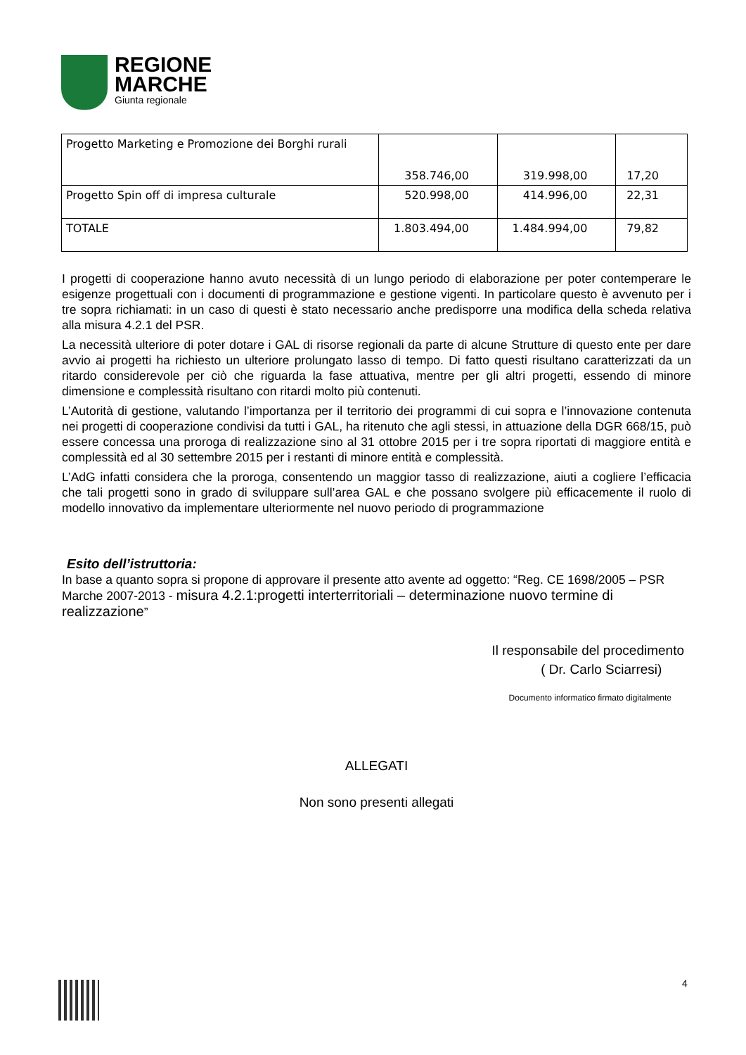REGIONE
MARCHE
Giunta regionale
| Progetto Marketing e Promozione dei Borghi rurali | 358.746,00 | 319.998,00 | 17,20 |
| Progetto Spin off di impresa culturale | 520.998,00 | 414.996,00 | 22,31 |
| TOTALE | 1.803.494,00 | 1.484.994,00 | 79,82 |
I progetti di cooperazione hanno avuto necessità di un lungo periodo di elaborazione per poter contemperare le esigenze progettuali con i documenti di programmazione e gestione vigenti. In particolare questo è avvenuto per i tre sopra richiamati: in un caso di questi è stato necessario anche predisporre una modifica della scheda relativa alla misura 4.2.1 del PSR.
La necessità ulteriore di poter dotare i GAL di risorse regionali da parte di alcune Strutture di questo ente per dare avvio ai progetti ha richiesto un ulteriore prolungato lasso di tempo. Di fatto questi risultano caratterizzati da un ritardo considerevole per ciò che riguarda la fase attuativa, mentre per gli altri progetti, essendo di minore dimensione e complessità risultano con ritardi molto più contenuti.
L’Autorità di gestione, valutando l’importanza per il territorio dei programmi di cui sopra e l’innovazione contenuta nei progetti di cooperazione condivisi da tutti i GAL, ha ritenuto che agli stessi, in attuazione della DGR 668/15, può essere concessa una proroga di realizzazione sino al 31 ottobre 2015 per i tre sopra riportati di maggiore entità e complessità ed al 30 settembre 2015 per i restanti di minore entità e complessità.
L’AdG infatti considera che la proroga, consentendo un maggior tasso di realizzazione, aiuti a cogliere l’efficacia che tali progetti sono in grado di sviluppare sull’area GAL e che possano svolgere più efficacemente il ruolo di modello innovativo da implementare ulteriormente nel nuovo periodo di programmazione
Esito dell’istruttoria:
In base a quanto sopra si propone di approvare il presente atto avente ad oggetto: “Reg. CE 1698/2005 – PSR Marche 2007-2013 - misura 4.2.1:progetti interterritoriali – determinazione nuovo termine di realizzazione”
Il responsabile del procedimento
( Dr. Carlo Sciarresi)
Documento informatico firmato digitalmente
ALLEGATI
Non sono presenti allegati
4